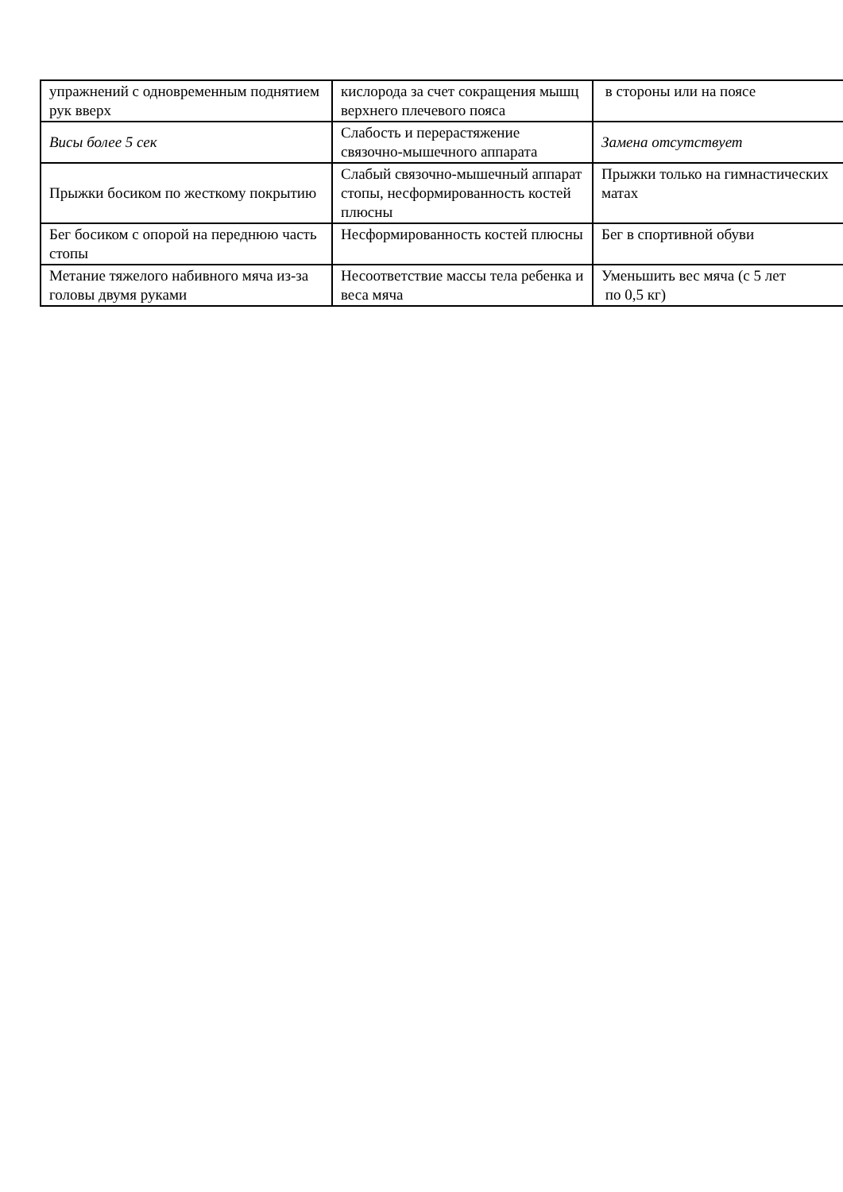| упражнений с одновременным поднятием рук вверх | кислорода за счет сокращения мышц верхнего плечевого пояса | в стороны или на поясе |
| Висы более 5 сек | Слабость и перерастяжение связочно-мышечного аппарата | Замена отсутствует |
| Прыжки босиком по жесткому покрытию | Слабый связочно-мышечный аппарат стопы, несформированность костей плюсны | Прыжки только на гимнастических матах |
| Бег босиком с опорой на переднюю часть стопы | Несформированность костей плюсны | Бег в спортивной обуви |
| Метание тяжелого набивного мяча из-за головы двумя руками | Несоответствие массы тела ребенка и веса мяча | Уменьшить вес мяча (с 5 лет по 0,5 кг) |